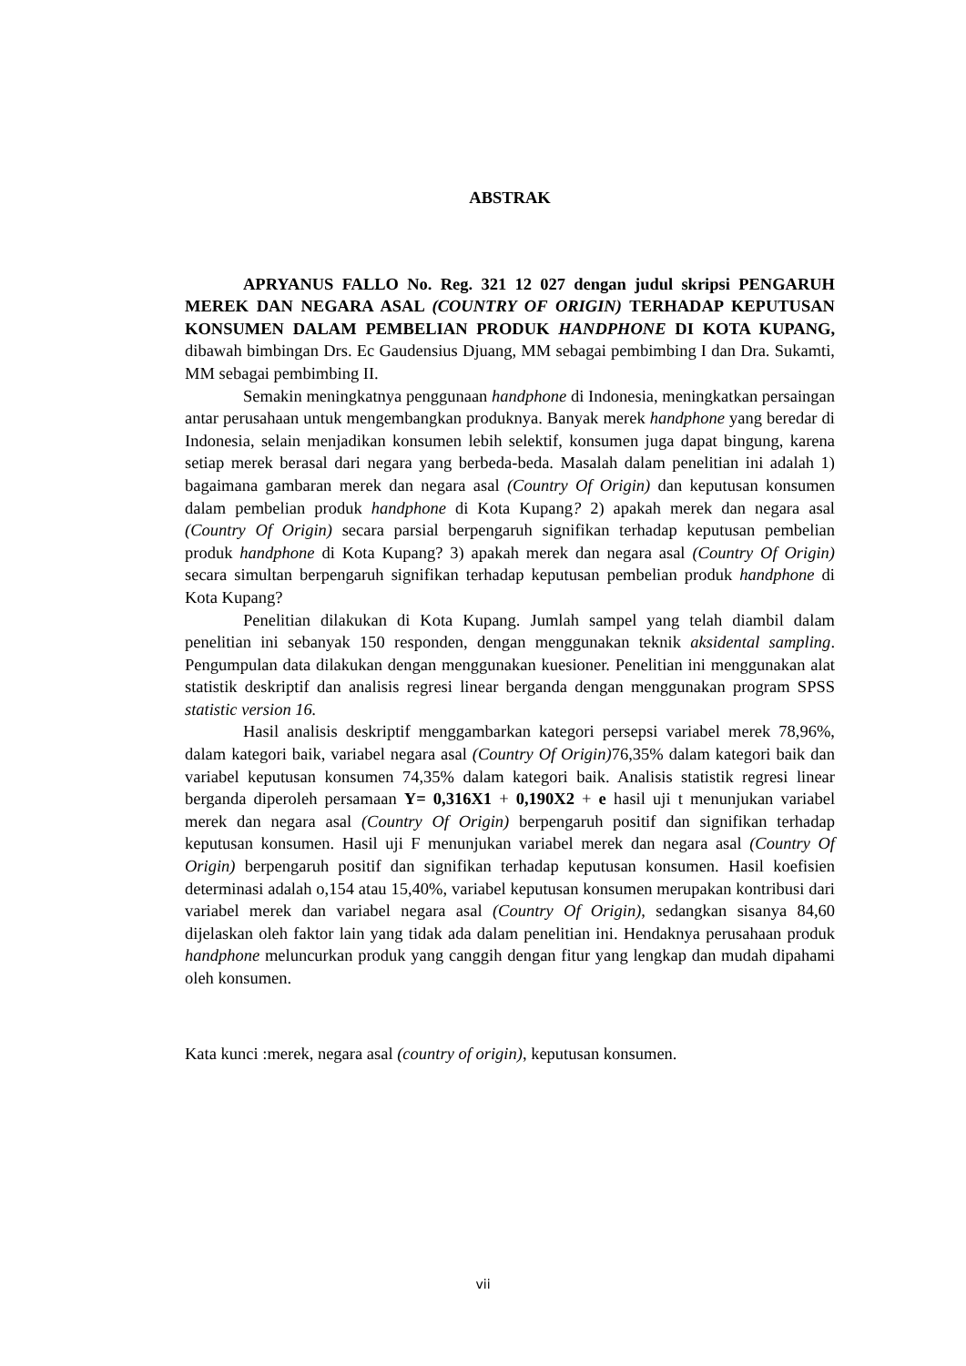ABSTRAK
APRYANUS FALLO No. Reg. 321 12 027 dengan judul skripsi PENGARUH MEREK DAN NEGARA ASAL (COUNTRY OF ORIGIN) TERHADAP KEPUTUSAN KONSUMEN DALAM PEMBELIAN PRODUK HANDPHONE DI KOTA KUPANG, dibawah bimbingan Drs. Ec Gaudensius Djuang, MM sebagai pembimbing I dan Dra. Sukamti, MM sebagai pembimbing II.
Semakin meningkatnya penggunaan handphone di Indonesia, meningkatkan persaingan antar perusahaan untuk mengembangkan produknya. Banyak merek handphone yang beredar di Indonesia, selain menjadikan konsumen lebih selektif, konsumen juga dapat bingung, karena setiap merek berasal dari negara yang berbeda-beda. Masalah dalam penelitian ini adalah 1) bagaimana gambaran merek dan negara asal (Country Of Origin) dan keputusan konsumen dalam pembelian produk handphone di Kota Kupang? 2) apakah merek dan negara asal (Country Of Origin) secara parsial berpengaruh signifikan terhadap keputusan pembelian produk handphone di Kota Kupang? 3) apakah merek dan negara asal (Country Of Origin) secara simultan berpengaruh signifikan terhadap keputusan pembelian produk handphone di Kota Kupang?
Penelitian dilakukan di Kota Kupang. Jumlah sampel yang telah diambil dalam penelitian ini sebanyak 150 responden, dengan menggunakan teknik aksidental sampling. Pengumpulan data dilakukan dengan menggunakan kuesioner. Penelitian ini menggunakan alat statistik deskriptif dan analisis regresi linear berganda dengan menggunakan program SPSS statistic version 16.
Hasil analisis deskriptif menggambarkan kategori persepsi variabel merek 78,96%, dalam kategori baik, variabel negara asal (Country Of Origin) 76,35% dalam kategori baik dan variabel keputusan konsumen 74,35% dalam kategori baik. Analisis statistik regresi linear berganda diperoleh persamaan Y= 0,316X1 + 0,190X2 + e hasil uji t menunjukan variabel merek dan negara asal (Country Of Origin) berpengaruh positif dan signifikan terhadap keputusan konsumen. Hasil uji F menunjukan variabel merek dan negara asal (Country Of Origin) berpengaruh positif dan signifikan terhadap keputusan konsumen. Hasil koefisien determinasi adalah o,154 atau 15,40%, variabel keputusan konsumen merupakan kontribusi dari variabel merek dan variabel negara asal (Country Of Origin), sedangkan sisanya 84,60 dijelaskan oleh faktor lain yang tidak ada dalam penelitian ini. Hendaknya perusahaan produk handphone meluncurkan produk yang canggih dengan fitur yang lengkap dan mudah dipahami oleh konsumen.
Kata kunci :merek, negara asal (country of origin), keputusan konsumen.
vii